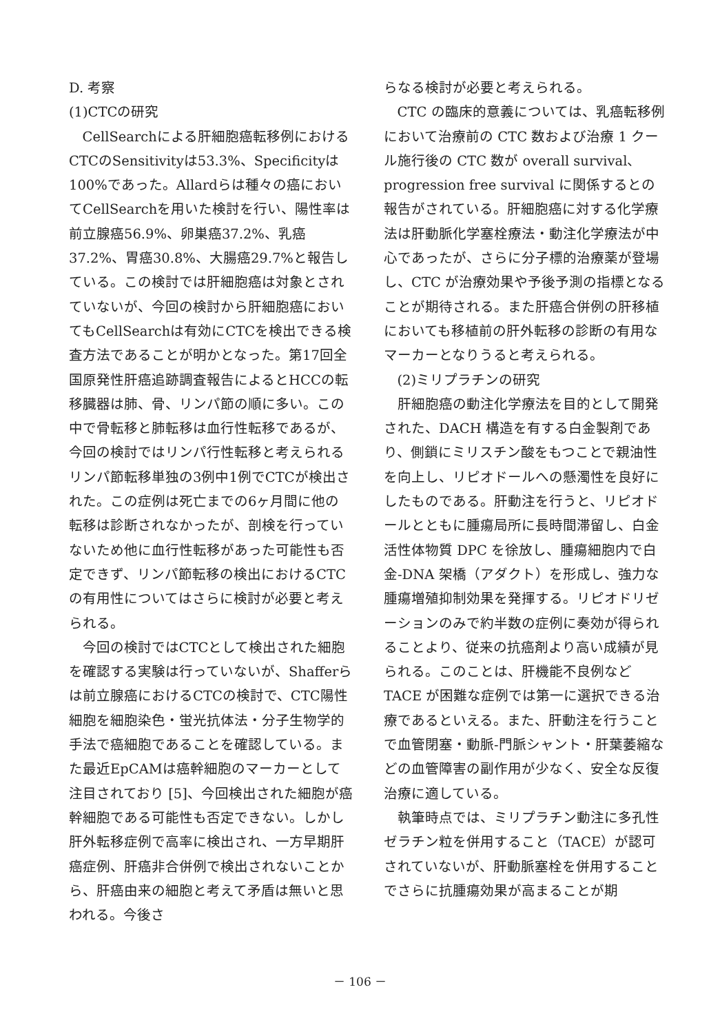D. 考察
(1)CTCの研究
CellSearchによる肝細胞癌転移例におけるCTCのSensitivityは53.3%、Specificityは100%であった。Allardらは種々の癌においてCellSearchを用いた検討を行い、陽性率は前立腺癌56.9%、卵巣癌37.2%、乳癌37.2%、胃癌30.8%、大腸癌29.7%と報告している。この検討では肝細胞癌は対象とされていないが、今回の検討から肝細胞癌においてもCellSearchは有効にCTCを検出できる検査方法であることが明かとなった。第17回全国原発性肝癌追跡調査報告によるとHCCの転移臓器は肺、骨、リンパ節の順に多い。この中で骨転移と肺転移は血行性転移であるが、今回の検討ではリンパ行性転移と考えられるリンパ節転移単独の3例中1例でCTCが検出された。この症例は死亡までの6ヶ月間に他の転移は診断されなかったが、剖検を行っていないため他に血行性転移があった可能性も否定できず、リンパ節転移の検出におけるCTCの有用性についてはさらに検討が必要と考えられる。
今回の検討ではCTCとして検出された細胞を確認する実験は行っていないが、Shafferらは前立腺癌におけるCTCの検討で、CTC陽性細胞を細胞染色・蛍光抗体法・分子生物学的手法で癌細胞であることを確認している。また最近EpCAMは癌幹細胞のマーカーとして注目されており [5]、今回検出された細胞が癌幹細胞である可能性も否定できない。しかし肝外転移症例で高率に検出され、一方早期肝癌症例、肝癌非合併例で検出されないことから、肝癌由来の細胞と考えて矛盾は無いと思われる。今後さ
らなる検討が必要と考えられる。
CTC の臨床的意義については、乳癌転移例において治療前の CTC 数および治療 1 クール施行後の CTC 数が overall survival、progression free survival に関係するとの報告がされている。肝細胞癌に対する化学療法は肝動脈化学塞栓療法・動注化学療法が中心であったが、さらに分子標的治療薬が登場し、CTC が治療効果や予後予測の指標となることが期待される。また肝癌合併例の肝移植においても移植前の肝外転移の診断の有用なマーカーとなりうると考えられる。
(2)ミリプラチンの研究
肝細胞癌の動注化学療法を目的として開発された、DACH 構造を有する白金製剤であり、側鎖にミリスチン酸をもつことで親油性を向上し、リピオドールへの懸濁性を良好にしたものである。肝動注を行うと、リピオドールとともに腫瘍局所に長時間滞留し、白金活性体物質 DPC を徐放し、腫瘍細胞内で白金-DNA 架橋（アダクト）を形成し、強力な腫瘍増殖抑制効果を発揮する。リピオドリゼーションのみで約半数の症例に奏効が得られることより、従来の抗癌剤より高い成績が見られる。このことは、肝機能不良例など TACE が困難な症例では第一に選択できる治療であるといえる。また、肝動注を行うことで血管閉塞・動脈-門脈シャント・肝葉萎縮などの血管障害の副作用が少なく、安全な反復治療に適している。
執筆時点では、ミリプラチン動注に多孔性ゼラチン粒を併用すること（TACE）が認可されていないが、肝動脈塞栓を併用することでさらに抗腫瘍効果が高まることが期
－ 106 －